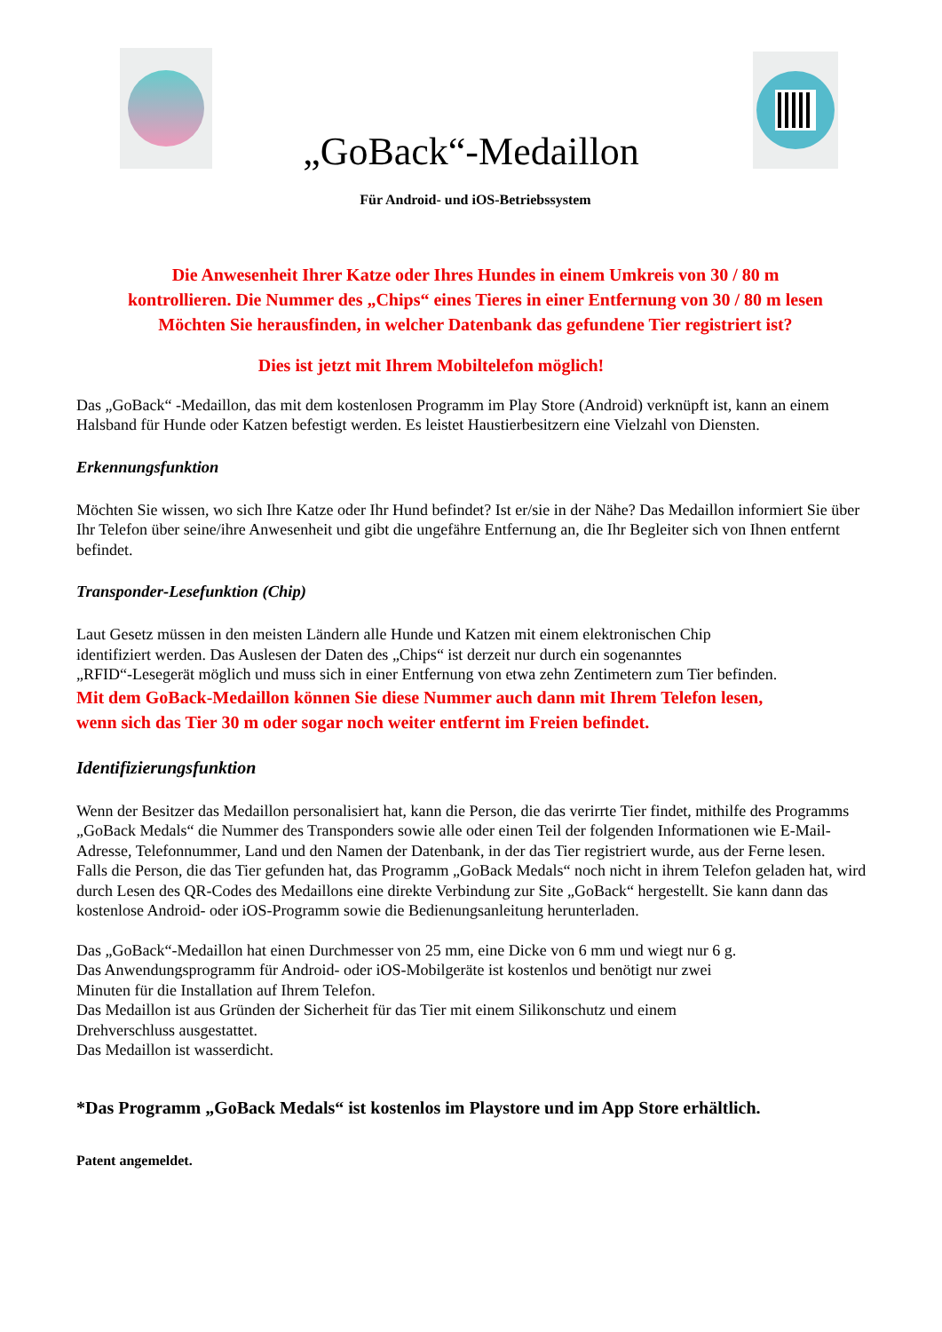„GoBack“-Medaillon
Für Android- und iOS-Betriebssystem
Die Anwesenheit Ihrer Katze oder Ihres Hundes in einem Umkreis von 30 / 80 m
kontrollieren. Die Nummer des „Chips“ eines Tieres in einer Entfernung von 30 / 80 m lesen
Möchten Sie herausfinden, in welcher Datenbank das gefundene Tier registriert ist?
Dies ist jetzt mit Ihrem Mobiltelefon möglich!
Das „GoBack“ -Medaillon, das mit dem kostenlosen Programm im Play Store (Android) verknüpft ist, kann an einem Halsband für Hunde oder Katzen befestigt werden. Es leistet Haustierbesitzern eine Vielzahl von Diensten.
Erkennungsfunktion
Möchten Sie wissen, wo sich Ihre Katze oder Ihr Hund befindet? Ist er/sie in der Nähe? Das Medaillon informiert Sie über Ihr Telefon über seine/ihre Anwesenheit und gibt die ungefähre Entfernung an, die Ihr Begleiter sich von Ihnen entfernt befindet.
Transponder-Lesefunktion (Chip)
Laut Gesetz müssen in den meisten Ländern alle Hunde und Katzen mit einem elektronischen Chip
identifiziert werden. Das Auslesen der Daten des „Chips“ ist derzeit nur durch ein sogenanntes
„RFID“-Lesegerät möglich und muss sich in einer Entfernung von etwa zehn Zentimetern zum Tier befinden.
Mit dem GoBack-Medaillon können Sie diese Nummer auch dann mit Ihrem Telefon lesen,
wenn sich das Tier 30 m oder sogar noch weiter entfernt im Freien befindet.
Identifizierungsfunktion
Wenn der Besitzer das Medaillon personalisiert hat, kann die Person, die das verirrte Tier findet, mithilfe des Programms „GoBack Medals“ die Nummer des Transponders sowie alle oder einen Teil der folgenden Informationen wie E-Mail-Adresse, Telefonnummer, Land und den Namen der Datenbank, in der das Tier registriert wurde, aus der Ferne lesen.
Falls die Person, die das Tier gefunden hat, das Programm „GoBack Medals“ noch nicht in ihrem Telefon geladen hat, wird durch Lesen des QR-Codes des Medaillons eine direkte Verbindung zur Site „GoBack“ hergestellt. Sie kann dann das kostenlose Android- oder iOS-Programm sowie die Bedienungsanleitung herunterladen.
Das „GoBack“-Medaillon hat einen Durchmesser von 25 mm, eine Dicke von 6 mm und wiegt nur 6 g.
Das Anwendungsprogramm für Android- oder iOS-Mobilgeräte ist kostenlos und benötigt nur zwei
Minuten für die Installation auf Ihrem Telefon.
Das Medaillon ist aus Gründen der Sicherheit für das Tier mit einem Silikonschutz und einem
Drehverschluss ausgestattet.
Das Medaillon ist wasserdicht.
*Das Programm „GoBack Medals“ ist kostenlos im Playstore und im App Store erhältlich.
Patent angemeldet.